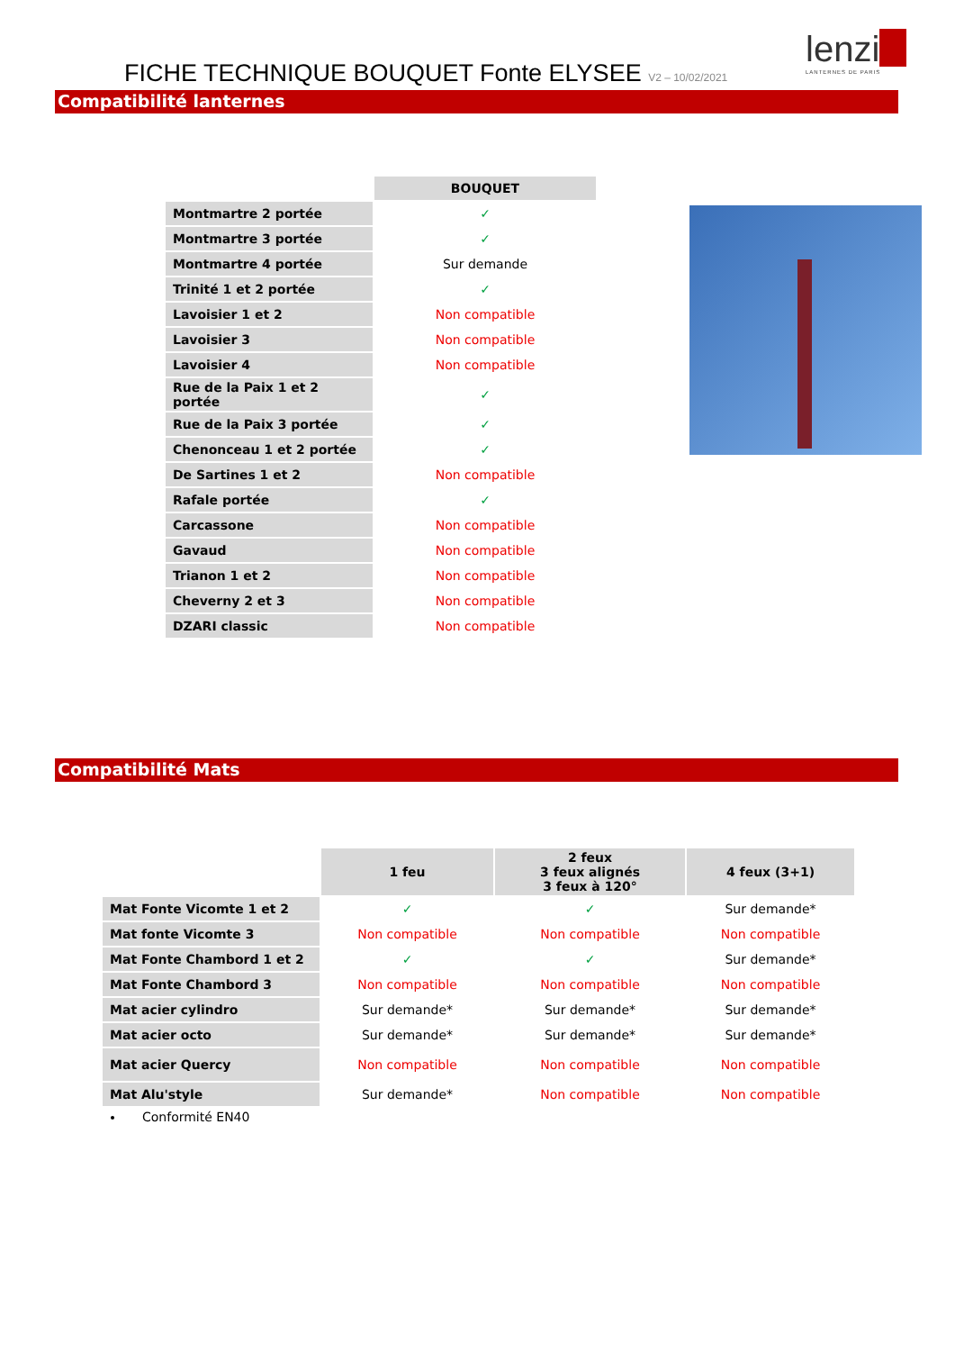FICHE TECHNIQUE BOUQUET Fonte ELYSEE V2 – 10/02/2021
lenzi
LANTERNES DE PARIS
Compatibilité lanternes
| | BOUQUET |
| Montmartre 2 portée | ✓ |
| Montmartre 3 portée | ✓ |
| Montmartre 4 portée | Sur demande |
| Trinité 1 et 2 portée | ✓ |
| Lavoisier 1 et 2 | Non compatible |
| Lavoisier 3 | Non compatible |
| Lavoisier 4 | Non compatible |
| Rue de la Paix 1 et 2 portée | ✓ |
| Rue de la Paix 3 portée | ✓ |
| Chenonceau 1 et 2 portée | ✓ |
| De Sartines 1 et 2 | Non compatible |
| Rafale portée | ✓ |
| Carcassone | Non compatible |
| Gavaud | Non compatible |
| Trianon 1 et 2 | Non compatible |
| Cheverny 2 et 3 | Non compatible |
| DZARI classic | Non compatible |
Compatibilité Mats
| | 1 feu | 2 feux 3 feux alignés 3 feux à 120° | 4 feux (3+1) |
| Mat Fonte Vicomte 1 et 2 | ✓ | ✓ | Sur demande* |
| Mat fonte Vicomte 3 | Non compatible | Non compatible | Non compatible |
| Mat Fonte Chambord 1 et 2 | ✓ | ✓ | Sur demande* |
| Mat Fonte Chambord 3 | Non compatible | Non compatible | Non compatible |
| Mat acier cylindro | Sur demande* | Sur demande* | Sur demande* |
| Mat acier octo | Sur demande* | Sur demande* | Sur demande* |
| Mat acier Quercy | Non compatible | Non compatible | Non compatible |
| Mat Alu'style | Sur demande* | Non compatible | Non compatible |
Conformité EN40